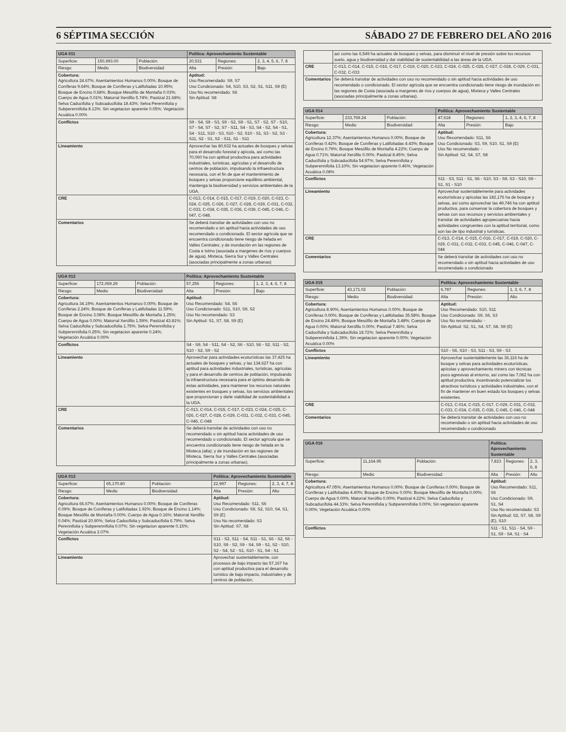6 SÉPTIMA SECCIÓN SÁBADO 27 DE FEBRERO DEL AÑO 2016
| UGA 011 | | | Política: Aprovechamiento Sustentable | | |
| Superficie: | 150,993.00 | Población: | 20,531 | Regiones: | 2, 3, 4, 5, 6, 7, 8 |
| Riesgo: | Medio | Biodiversidad: | Alta | Presión: | Bajo |
| Cobertura: Agricultura 24.67%; Asentamientos Humanos 0.00%; Bosque de Coníferas 9.64%; Bosque de Coníferas y Latifoliadas 10.95%; Bosque de Encino 0.68%; Bosque Mesófilo de Montaña 0.03%; Cuerpo de Agua 0.01%; Matorral Xerófilo 5.74%; Pastizal 21.68%; Selva Caducifolia y Subcaducifolia 18.43%; Selva Perennifolia y Subperennifolia 8.13%; Sin vegetacion aparente 0.05%; Vegetación Acuática 0.00% | | | Aptitud: Uso Recomendado: S9, S7 Uso Condicionado: S4, S10, S3, S2, S1, S11, S9 (E) Uso No recomendado: S6 Sin Aptitud: S8 | | |
| Conflictos | | | S9 - S4, S9 - S3, S9 - S2, S9 - S1, S7 - S2, S7 - S10, S7 - S4, S7 - S2, S7 - S11, S4 - S3, S4 - S2, S4 - S1, S4 - S11, S10 - S3, S10 - S2, S10 - S1, S3 - S2, S3 - S11, S2 - S1, S2 - S11, S1 - S11 | | |
| Lineamiento | | | Aprovechar las 80,932 ha actuales de bosques y selvas para el desarrollo forestal y apícola, así como las 70,060 ha con aptitud productiva para actividades industriales, turísticas, agrícolas y el desarrollo de centros de población, impulsando la infraestructura necesaria, con el fin de que el mantenimiento de bosques y selvas proporcione equilibrio ambiental, mantenga la biodiversidad y servicios ambientales de la UGA. | | |
| CRE | | | C-013, C-014, C-015, C-017, C-019, C-020, C-023, C-024, C-025, C-026, C-027, C-028, C-029, C-031, C-032, C-033, C-034, C-035, C-036, C-039, C-045, C-046, C-047, C-048. | | |
| Comentarios | | | Se deberá transitar de actividades con uso no recomendado o sin aptitud hacia actividades de uso recomendado o condicionado. El sector agrícola que se encuentra condicionado tiene riesgo de helada en Valles Centrales; y de inundación en las regiones de Costa e Istmo (asociada a margenes de ríos y cuerpos de agua), Mixteca, Sierra Sur y Valles Centrales (asociadas principalmente a zonas urbanas) | | |
| UGA 012 | | | Política: Aprovechamiento Sustentable | | |
| Superficie: | 172,069.29 | Población: | 57,256 | Regiones: | 1, 2, 3, 4, 6, 7, 8 |
| Riesgo: | Medio | Biodiversidad: | Alta | Presión: | Bajo |
| Cobertura: Agricultura 34.19%; Asentamientos Humanos 0.00%; Bosque de Coníferas 2.24%; Bosque de Coníferas y Latifoliadas 11.59%; Bosque de Encino 3.08%; Bosque Mesófilo de Montaña 1.25%; Cuerpo de Agua 0.00%; Matorral Xerófilo 1.59%; Pastizal 43.81%; Selva Caducifolia y Subcaducifolia 1.75%; Selva Perennifolia y Subperennifolia 0.25%; Sin vegetacion aparente 0.24%; Vegetación Acuática 0.00% | | | Aptitud: Uso Recomendado: S4, S6 Uso Condicionado: S11, S10, S9, S2 Uso No recomendado: S3 Sin Aptitud: S1, S7, S8, S9 (E) | | |
| Conflictos | | | S4 - S9, S4 - S11, S4 - S2, S6 - S10, S6 - S2, S11 - S2, S10 - S2, S9 - S2 | | |
| Lineamiento | | | Aprovechar para actividades ecoturísticas las 37,425 ha actuales de bosques y selvas, y las 134,627 ha con aptitud para actividades industriales, turísticas, agrícolas y para el desarrollo de centros de población, impulsando la infraestructura necesaria para el óptimo desarrollo de éstas actividades, para mantener los recursos naturales existentes en bosques y selvas, los servicios ambientales que proporcionan y darle viabilidad de sustentabilidad a la UGA. | | |
| CRE | | | C-013, C-014, C-015, C-017, C-023, C-024, C-025, C-026, C-027, C-028, C-029, C-031, C-032, C-033, C-045, C-046, C-048 | | |
| Comentarios | | | Se deberá transitar de actividades con uso no recomendado o sin aptitud hacia actividades de uso recomendado o condicionado. El sector agrícola que se encuentra condicionado tiene riesgo de helada en la Mixteca (alta); y de inundación en las regiones de Mixteca, Sierra Sur y Valles Centrales (asociadas principalmente a zonas urbanas). | | |
| UGA 013 | | | Política: Aprovechamiento Sustentable | | |
| Superficie: | 65,170.80 | Población: | 22,997 | Regiones: | 2, 3, 4, 7, 8 |
| Riesgo: | Medio | Biodiversidad: | Alta | Presión: | Alto |
| Cobertura: Agricultura 66.67%; Asentamientos Humanos 0.00%; Bosque de Coníferas 0.09%; Bosque de Coníferas y Latifoliadas 1.92%; Bosque de Encino 1.14%; Bosque Mesófilo de Montaña 0.00%; Cuerpo de Agua 0.16%; Matorral Xerófilo 0.04%; Pastizal 20.90%; Selva Caducifolia y Subcaducifolia 6.79%; Selva Perennifolia y Subperennifolia 0.07%; Sin vegetacion aparente 0.15%; Vegetación Acuática 2.07% | | | Aptitud: Uso Recomendado: S11, S6 Uso Condicionado: S9, S2, S10, S4, S1, S9 (E) Uso No recomendado: S3 Sin Aptitud: S7, S8 | | |
| Conflictos | | | S11 - S2, S11 - S4, S11 - S1, S6 - S2, S6 - S10, S9 - S2, S9 - S4, S9 - S1, S2 - S10, S2 - S4, S2 - S1, S10 - S1, S4 - S1 | | |
| Lineamiento | | | Aprovechar sustentablemente, con procesos de bajo impacto las 57,167 ha con aptitud productiva para el desarrollo turístico de bajo impacto, industriales y de centros de población, | | |
| | así como las 6,549 ha actuales de bosques y selvas, para disminuir el nivel de presión sobre los recursos suelo, agua y biodiversidad y dar viabilidad de sustentabilidad a las áreas de la UGA. |
| CRE | C-013, C-014, C-015, C-016, C-017, C-019, C-020, C-023, C-024, C-025, C-026, C-027, C-028, C-029, C-031, C-032, C-033 |
| Comentarios | Se deberá transitar de actividades con uso no recomendado o sin aptitud hacia actividades de uso recomendado o condicionado. El sector agrícola que se encuentra condicionado tiene riesgo de inundación en las regiones de Costa (asociada a margenes de ríos y cuerpos de agua), Mixteca y Valles Centrales (asociadas principalmente a zonas urbanas). |
| UGA 014 | | | Política: Aprovechamiento Sustentable | | |
| Superficie: | 233,769.24 | Población: | 47,618 | Regiones: | 1, 2, 3, 4, 6, 7, 8 |
| Riesgo: | Medio | Biodiversidad: | Alta | Presión: | Bajo |
| Cobertura: Agricultura 12.37%; Asentamientos Humanos 0.00%; Bosque de Coníferas 0.42%; Bosque de Coníferas y Latifoliadas 4.43%; Bosque de Encino 0.79%; Bosque Mesófilo de Montaña 4.22%; Cuerpo de Agua 0.71%; Matorral Xerófilo 0.00%; Pastizal 8.45%; Selva Caducifolia y Subcaducifolia 54.97%; Selva Perennifolia y Subperennifolia 13.10%; Sin vegetacion aparente 0.46%; Vegetación Acuática 0.08% | | | Aptitud: Uso Recomendado: S11, S6 Uso Condicionado: S3, S9, S10, S1, S9 (E) Uso No recomendado: - Sin Aptitud: S2, S4, S7, S8 | | |
| Conflictos | | | S11 - S3, S11 - S1, S6 - S10, S3 - S9, S3 - S10, S9 - S1, S1 - S10 | | |
| Lineamiento | | | Aprovechar sustentablemente para actividades ecoturísticas y apícolas las 182,176 ha de bosque y selvas, así como aprovechar las 49,746 ha con aptitud productiva, para conservar la cobertura de bosques y selvas con sus recursos y servicios ambientales y transitar de actividades agropecuarias hacia actividades congruentes con la aptitud territorial, como son las de tipo industrial y turísticas. | | |
| CRE | | | C-013, C-014, C-015, C-016, C-017, C-019, C-020, C-029, C-031, C-032, C-033, C-045, C-046, C-047, C-048 | | |
| Comentarios | | | Se deberá transitar de actividades con uso no recomendado o sin aptitud hacia actividades de uso recomendado o condicionado | | |
| UGA 015 | | | Política: Aprovechamiento Sustentable | | |
| Superficie: | 43,171.02 | Población: | 6,787 | Regiones: | 1, 3, 6, 7, 8 |
| Riesgo: | Medio | Biodiversidad: | Alta | Presión: | Alto |
| Cobertura: Agricultura 8.90%; Asentamientos Humanos 0.00%; Bosque de Coníferas 0.00%; Bosque de Coníferas y Latifoliadas 35.58%; Bosque de Encino 24.49%; Bosque Mesófilo de Montaña 3.48%; Cuerpo de Agua 0.00%; Matorral Xerófilo 0.00%; Pastizal 7.46%; Selva Caducifolia y Subcaducifolia 18.72%; Selva Perennifolia y Subperennifolia 1.39%; Sin vegetacion aparente 0.00%; Vegetación Acuática 0.00% | | | Aptitud: Uso Recomendado: S10, S11 Uso Condicionado: S9, S6, S3 Uso No recomendado: - Sin Aptitud: S2, S1, S4, S7, S8, S9 (E) | | |
| Conflictos | | | S10 - S6, S10 - S3, S11 - S3, S9 - S3 | | |
| Lineamiento | | | Aprovechar sustentablemente las 36,116 ha de bosque y selvas para actividades ecoturísticas, apícolas y aprovechamiento minero con técnicas poco agresivas al entorno, así como las 7,062 ha con aptitud productiva, incentivando potencializar los atractivos turísticos y actividades industriales, con el fin de mantener en buen estado los bosques y selvas existentes. | | |
| CRE | | | C-013, C-014, C-015, C-017, C-029, C-031, C-032, C-033, C-034, C-035, C-036, C-045, C-046, C-048 | | |
| Comentarios | | | Se deberá transitar de actividades con uso no recomendado o sin aptitud hacia actividades de uso recomendado o condicionado | | |
| UGA 016 | | | Política: Aprovechamiento Sustentable | | |
| Superficie: | 11,164.95 | Población: | 7,823 | Regiones: | 2, 3, 6, 8 |
| Riesgo: | Medio | Biodiversidad: | Alta | Presión: | Alto |
| Cobertura: Agricultura 47.05%; Asentamientos Humanos 0.00%; Bosque de Coníferas 0.00%; Bosque de Coníferas y Latifoliadas 4.40%; Bosque de Encino 0.00%; Bosque Mesófilo de Montaña 0.00%; Cuerpo de Agua 0.00%; Matorral Xerófilo 0.00%; Pastizal 4.22%; Selva Caducifolia y Subcaducifolia 44.33%; Selva Perennifolia y Subperennifolia 0.00%; Sin vegetacion aparente 0.00%; Vegetación Acuática 0.00% | | | Aptitud: Uso Recomendado: S11, S6 Uso Condicionado: S9, S1, S4 Uso No recomendado: S3 Sin Aptitud: S2, S7, S8, S9 (E), S10 | | |
| Conflictos | | | S11 - S1, S11 - S4, S9 - S1, S9 - S4, S1 - S4 | | |